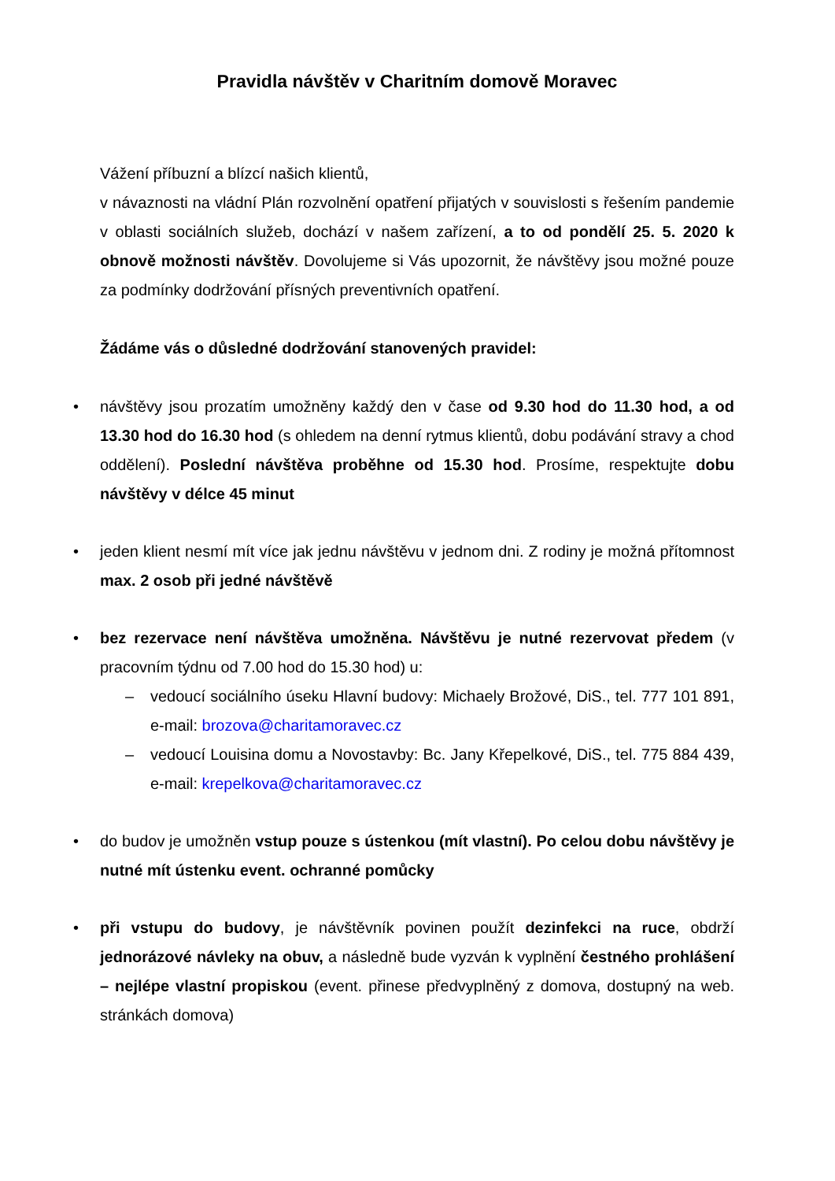Pravidla návštěv v Charitním domově Moravec
Vážení příbuzní a blízcí našich klientů,
v návaznosti na vládní Plán rozvolnění opatření přijatých v souvislosti s řešením pandemie v oblasti sociálních služeb, dochází v našem zařízení, a to od pondělí 25. 5. 2020 k obnově možnosti návštěv. Dovolujeme si Vás upozornit, že návštěvy jsou možné pouze za podmínky dodržování přísných preventivních opatření.
Žádáme vás o důsledné dodržování stanovených pravidel:
• návštěvy jsou prozatím umožněny každý den v čase od 9.30 hod do 11.30 hod, a od 13.30 hod do 16.30 hod (s ohledem na denní rytmus klientů, dobu podávání stravy a chod oddělení). Poslední návštěva proběhne od 15.30 hod. Prosíme, respektujte dobu návštěvy v délce 45 minut
• jeden klient nesmí mít více jak jednu návštěvu v jednom dni. Z rodiny je možná přítomnost max. 2 osob při jedné návštěvě
• bez rezervace není návštěva umožněna. Návštěvu je nutné rezervovat předem (v pracovním týdnu od 7.00 hod do 15.30 hod) u:
– vedoucí sociálního úseku Hlavní budovy: Michaely Brožové, DiS., tel. 777 101 891, e-mail: brozova@charitamoravec.cz
– vedoucí Louisina domu a Novostavby: Bc. Jany Křepelkové, DiS., tel. 775 884 439, e-mail: krepelkova@charitamoravec.cz
• do budov je umožněn vstup pouze s ústenkou (mít vlastní). Po celou dobu návštěvy je nutné mít ústenku event. ochranné pomůcky
• při vstupu do budovy, je návštěvník povinen použít dezinfekci na ruce, obdrží jednorázové návleky na obuv, a následně bude vyzván k vyplnění čestného prohlášení – nejlépe vlastní propiskou (event. přinese předvyplněný z domova, dostupný na web. stránkách domova)